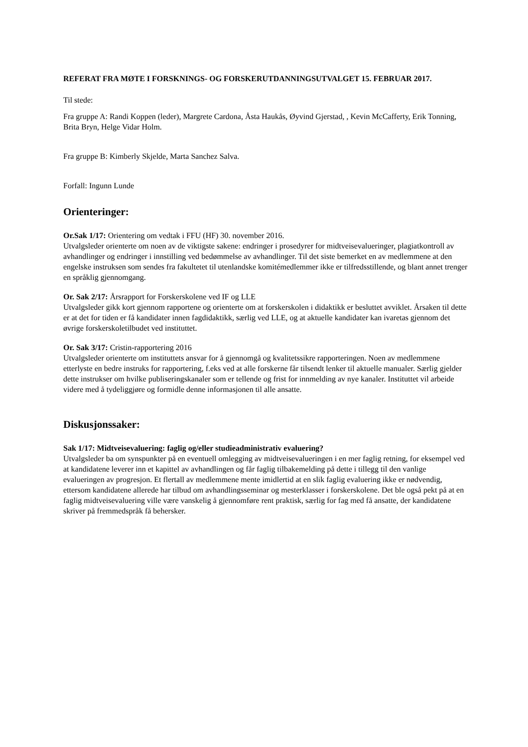REFERAT FRA MØTE I FORSKNINGS- OG FORSKERUTDANNINGSUTVALGET 15. FEBRUAR 2017.
Til stede:
Fra gruppe A: Randi Koppen (leder), Margrete Cardona, Åsta Haukås, Øyvind Gjerstad, , Kevin McCafferty, Erik Tonning, Brita Bryn, Helge Vidar Holm.
Fra gruppe B: Kimberly Skjelde, Marta Sanchez Salva.
Forfall: Ingunn Lunde
Orienteringer:
Or.Sak 1/17: Orientering om vedtak i FFU (HF) 30. november 2016.
Utvalgsleder orienterte om noen av de viktigste sakene: endringer i prosedyrer for midtveisevalueringer, plagiatkontroll av avhandlinger og endringer i innstilling ved bedømmelse av avhandlinger. Til det siste bemerket en av medlemmene at den engelske instruksen som sendes fra fakultetet til utenlandske komitémedlemmer ikke er tilfredsstillende, og blant annet trenger en språklig gjennomgang.
Or. Sak 2/17: Årsrapport for Forskerskolene ved IF og LLE
Utvalgsleder gikk kort gjennom rapportene og orienterte om at forskerskolen i didaktikk er besluttet avviklet. Årsaken til dette er at det for tiden er få kandidater innen fagdidaktikk, særlig ved LLE, og at aktuelle kandidater kan ivaretas gjennom det øvrige forskerskoletilbudet ved instituttet.
Or. Sak 3/17: Cristin-rapportering 2016
Utvalgsleder orienterte om instituttets ansvar for å gjennomgå og kvalitetssikre rapporteringen. Noen av medlemmene etterlyste en bedre instruks for rapportering, f.eks ved at alle forskerne får tilsendt lenker til aktuelle manualer. Særlig gjelder dette instrukser om hvilke publiseringskanaler som er tellende og frist for innmelding av nye kanaler. Instituttet vil arbeide videre med å tydeliggjøre og formidle denne informasjonen til alle ansatte.
Diskusjonssaker:
Sak 1/17: Midtveisevaluering: faglig og/eller studieadministrativ evaluering?
Utvalgsleder ba om synspunkter på en eventuell omlegging av midtveisevalueringen i en mer faglig retning, for eksempel ved at kandidatene leverer inn et kapittel av avhandlingen og får faglig tilbakemelding på dette i tillegg til den vanlige evalueringen av progresjon. Et flertall av medlemmene mente imidlertid at en slik faglig evaluering ikke er nødvendig, ettersom kandidatene allerede har tilbud om avhandlingsseminar og mesterklasser i forskerskolene. Det ble også pekt på at en faglig midtveisevaluering ville være vanskelig å gjennomføre rent praktisk, særlig for fag med få ansatte, der kandidatene skriver på fremmedspråk få behersker.